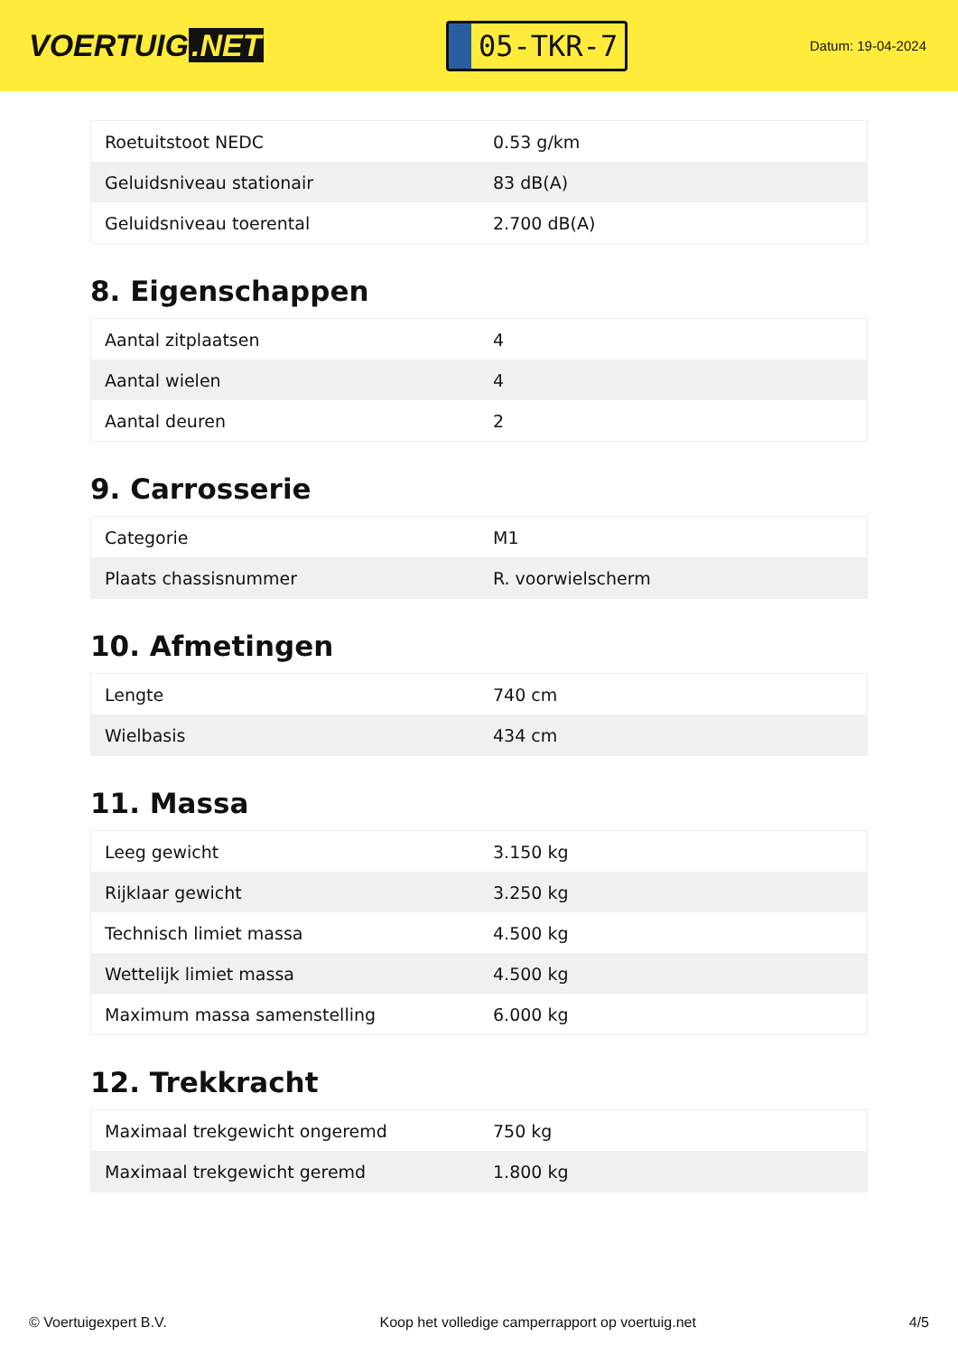VOERTUIG.NET
05-TKR-7
Datum: 19-04-2024
| Roetuitstoot NEDC | 0.53 g/km |
| Geluidsniveau stationair | 83 dB(A) |
| Geluidsniveau toerental | 2.700 dB(A) |
8. Eigenschappen
| Aantal zitplaatsen | 4 |
| Aantal wielen | 4 |
| Aantal deuren | 2 |
9. Carrosserie
| Categorie | M1 |
| Plaats chassisnummer | R. voorwielscherm |
10. Afmetingen
| Lengte | 740 cm |
| Wielbasis | 434 cm |
11. Massa
| Leeg gewicht | 3.150 kg |
| Rijklaar gewicht | 3.250 kg |
| Technisch limiet massa | 4.500 kg |
| Wettelijk limiet massa | 4.500 kg |
| Maximum massa samenstelling | 6.000 kg |
12. Trekkracht
| Maximaal trekgewicht ongeremd | 750 kg |
| Maximaal trekgewicht geremd | 1.800 kg |
© Voertuigexpert B.V. Koop het volledige camperrapport op voertuig.net 4/5